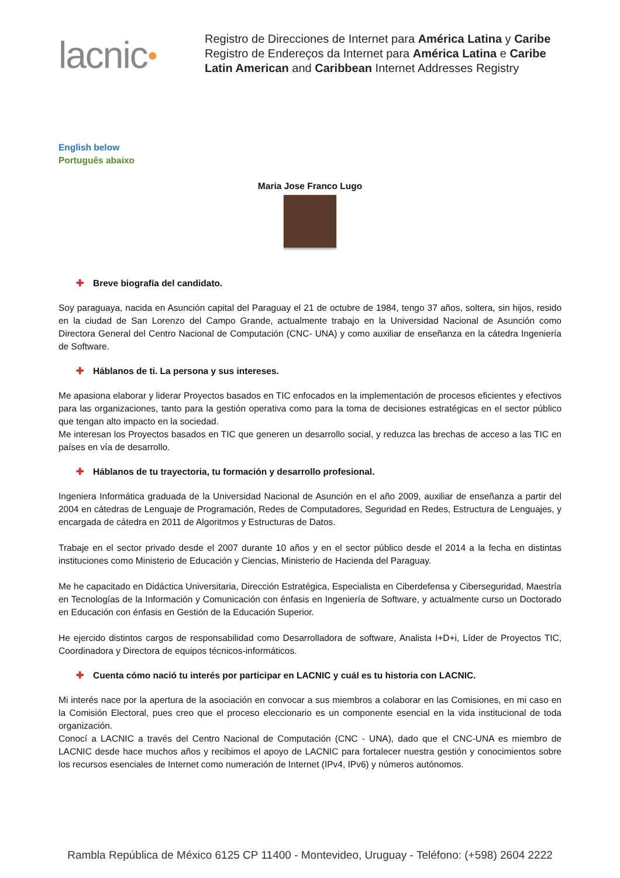lacnic ●
Registro de Direcciones de Internet para América Latina y Caribe
Registro de Endereços da Internet para América Latina e Caribe
Latin American and Caribbean Internet Addresses Registry
English below
Português abaixo
Maria Jose Franco Lugo
✚ Breve biografía del candidato.
Soy paraguaya, nacida en Asunción capital del Paraguay el 21 de octubre de 1984, tengo 37 años, soltera, sin hijos, resido en la ciudad de San Lorenzo del Campo Grande, actualmente trabajo en la Universidad Nacional de Asunción como Directora General del Centro Nacional de Computación (CNC- UNA) y como auxiliar de enseñanza en la cátedra Ingeniería de Software.
✚ Háblanos de ti. La persona y sus intereses.
Me apasiona elaborar y liderar Proyectos basados en TIC enfocados en la implementación de procesos eficientes y efectivos para las organizaciones, tanto para la gestión operativa como para la toma de decisiones estratégicas en el sector público que tengan alto impacto en la sociedad.
Me interesan los Proyectos basados en TIC que generen un desarrollo social, y reduzca las brechas de acceso a las TIC en países en vía de desarrollo.
✚ Háblanos de tu trayectoria, tu formación y desarrollo profesional.
Ingeniera Informática graduada de la Universidad Nacional de Asunción en el año 2009, auxiliar de enseñanza a partir del 2004 en cátedras de Lenguaje de Programación, Redes de Computadores, Seguridad en Redes, Estructura de Lenguajes, y encargada de cátedra en 2011 de Algoritmos y Estructuras de Datos.
Trabaje en el sector privado desde el 2007 durante 10 años y en el sector público desde el 2014 a la fecha en distintas instituciones como Ministerio de Educación y Ciencias, Ministerio de Hacienda del Paraguay.
Me he capacitado en Didáctica Universitaria, Dirección Estratégica, Especialista en Ciberdefensa y Ciberseguridad, Maestría en Tecnologías de la Información y Comunicación con énfasis en Ingeniería de Software, y actualmente curso un Doctorado en Educación con énfasis en Gestión de la Educación Superior.
He ejercido distintos cargos de responsabilidad como Desarrolladora de software, Analista I+D+i, Líder de Proyectos TIC, Coordinadora y Directora de equipos técnicos-informáticos.
✚ Cuenta cómo nació tu interés por participar en LACNIC y cuál es tu historia con LACNIC.
Mi interés nace por la apertura de la asociación en convocar a sus miembros a colaborar en las Comisiones, en mi caso en la Comisión Electoral, pues creo que el proceso eleccionario es un componente esencial en la vida institucional de toda organización.
Conocí a LACNIC a través del Centro Nacional de Computación (CNC - UNA), dado que el CNC-UNA es miembro de LACNIC desde hace muchos años y recibimos el apoyo de LACNIC para fortalecer nuestra gestión y conocimientos sobre los recursos esenciales de Internet como numeración de Internet (IPv4, IPv6) y números autónomos.
Rambla República de México 6125 CP 11400 - Montevideo, Uruguay - Teléfono: (+598) 2604 2222